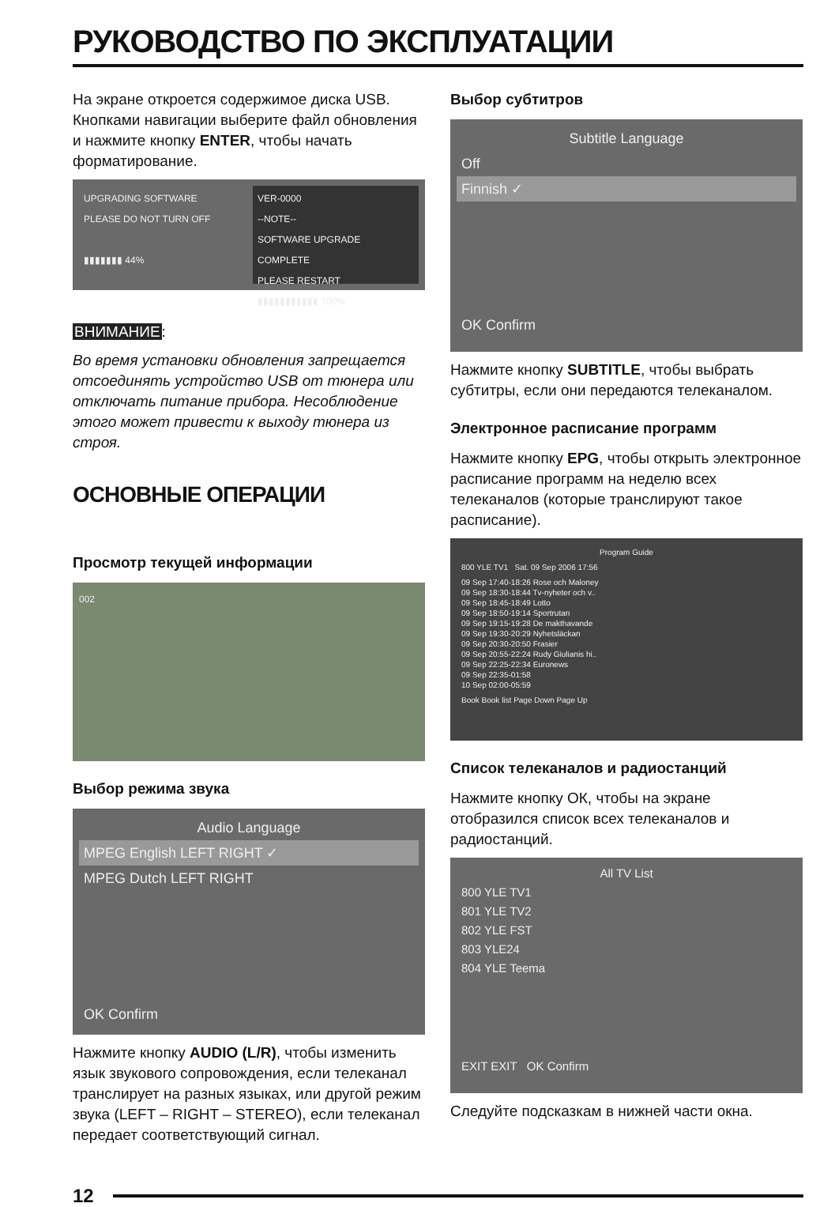РУКОВОДСТВО ПО ЭКСПЛУАТАЦИИ
На экране откроется содержимое диска USB. Кнопками навигации выберите файл обновления и нажмите кнопку ENTER, чтобы начать форматирование.
UPGRADING SOFTWARE
PLEASE DO NOT TURN OFF
▮▮▮▮▮▮▮ 44%
VER-0000
--NOTE--
SOFTWARE UPGRADE COMPLETE
PLEASE RESTART
▮▮▮▮▮▮▮▮▮▮▮ 100%
ВНИМАНИЕ:
Во время установки обновления запрещается отсоединять устройство USB от тюнера или отключать питание прибора. Несоблюдение этого может привести к выходу тюнера из строя.
ОСНОВНЫЕ ОПЕРАЦИИ
Просмотр текущей информации
002
Выбор режима звука
Audio Language
MPEG English LEFT RIGHT ✓
MPEG Dutch LEFT RIGHT
OK Confirm
Нажмите кнопку AUDIO (L/R), чтобы изменить язык звукового сопровождения, если телеканал транслирует на разных языках, или другой режим звука (LEFT – RIGHT – STEREO), если телеканал передает соответствующий сигнал.
Выбор субтитров
Subtitle Language
Off
Finnish ✓
OK Confirm
Нажмите кнопку SUBTITLE, чтобы выбрать субтитры, если они передаются телеканалом.
Электронное расписание программ
Нажмите кнопку EPG, чтобы открыть электронное расписание программ на неделю всех телеканалов (которые транслируют такое расписание).
Program Guide
800 YLE TV1 Sat. 09 Sep 2006 17:56
09 Sep 17:40-18:26 Rose och Maloney
09 Sep 18:30-18:44 Tv-nyheter och v..
09 Sep 18:45-18:49 Lotto
09 Sep 18:50-19:14 Sportrutan
09 Sep 19:15-19:28 De makthavande
09 Sep 19:30-20:29 Nyhetsläckan
09 Sep 20:30-20:50 Frasier
09 Sep 20:55-22:24 Rudy Giulianis hi..
09 Sep 22:25-22:34 Euronews
09 Sep 22:35-01:58
10 Sep 02:00-05:59
Book Book list Page Down Page Up
Список телеканалов и радиостанций
Нажмите кнопку ОК, чтобы на экране отобразился список всех телеканалов и радиостанций.
All TV List
800 YLE TV1
801 YLE TV2
802 YLE FST
803 YLE24
804 YLE Teema
EXIT EXIT OK Confirm
Следуйте подсказкам в нижней части окна.
12